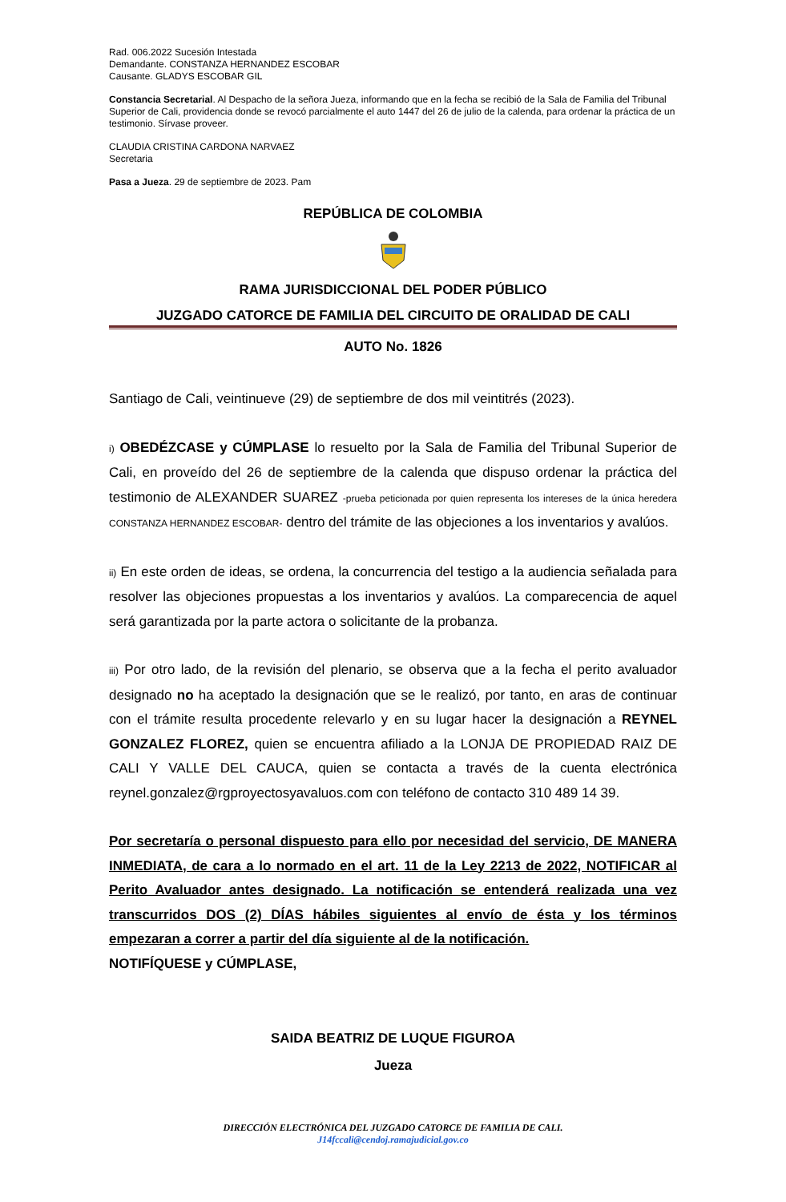Rad. 006.2022 Sucesión Intestada
Demandante. CONSTANZA HERNANDEZ ESCOBAR
Causante. GLADYS ESCOBAR GIL
Constancia Secretarial. Al Despacho de la señora Jueza, informando que en la fecha se recibió de la Sala de Familia del Tribunal Superior de Cali, providencia donde se revocó parcialmente el auto 1447 del 26 de julio de la calenda, para ordenar la práctica de un testimonio. Sírvase proveer.
CLAUDIA CRISTINA CARDONA NARVAEZ
Secretaria
Pasa a Jueza. 29 de septiembre de 2023. Pam
REPÚBLICA DE COLOMBIA
RAMA JURISDICCIONAL DEL PODER PÚBLICO
JUZGADO CATORCE DE FAMILIA DEL CIRCUITO DE ORALIDAD DE CALI
AUTO No. 1826
Santiago de Cali, veintinueve (29) de septiembre de dos mil veintitrés (2023).
i) OBEDÉZCASE y CÚMPLASE lo resuelto por la Sala de Familia del Tribunal Superior de Cali, en proveído del 26 de septiembre de la calenda que dispuso ordenar la práctica del testimonio de ALEXANDER SUAREZ -prueba peticionada por quien representa los intereses de la única heredera CONSTANZA HERNANDEZ ESCOBAR- dentro del trámite de las objeciones a los inventarios y avalúos.
ii) En este orden de ideas, se ordena, la concurrencia del testigo a la audiencia señalada para resolver las objeciones propuestas a los inventarios y avalúos. La comparecencia de aquel será garantizada por la parte actora o solicitante de la probanza.
iii) Por otro lado, de la revisión del plenario, se observa que a la fecha el perito avaluador designado no ha aceptado la designación que se le realizó, por tanto, en aras de continuar con el trámite resulta procedente relevarlo y en su lugar hacer la designación a REYNEL GONZALEZ FLOREZ, quien se encuentra afiliado a la LONJA DE PROPIEDAD RAIZ DE CALI Y VALLE DEL CAUCA, quien se contacta a través de la cuenta electrónica reynel.gonzalez@rgproyectosyavaluos.com con teléfono de contacto 310 489 14 39.
Por secretaría o personal dispuesto para ello por necesidad del servicio, DE MANERA INMEDIATA, de cara a lo normado en el art. 11 de la Ley 2213 de 2022, NOTIFICAR al Perito Avaluador antes designado. La notificación se entenderá realizada una vez transcurridos DOS (2) DÍAS hábiles siguientes al envío de ésta y los términos empezaran a correr a partir del día siguiente al de la notificación.
NOTIFÍQUESE y CÚMPLASE,
SAIDA BEATRIZ DE LUQUE FIGUROA
Jueza
DIRECCIÓN ELECTRÓNICA DEL JUZGADO CATORCE DE FAMILIA DE CALI.
J14fccali@cendoj.ramajudicial.gov.co